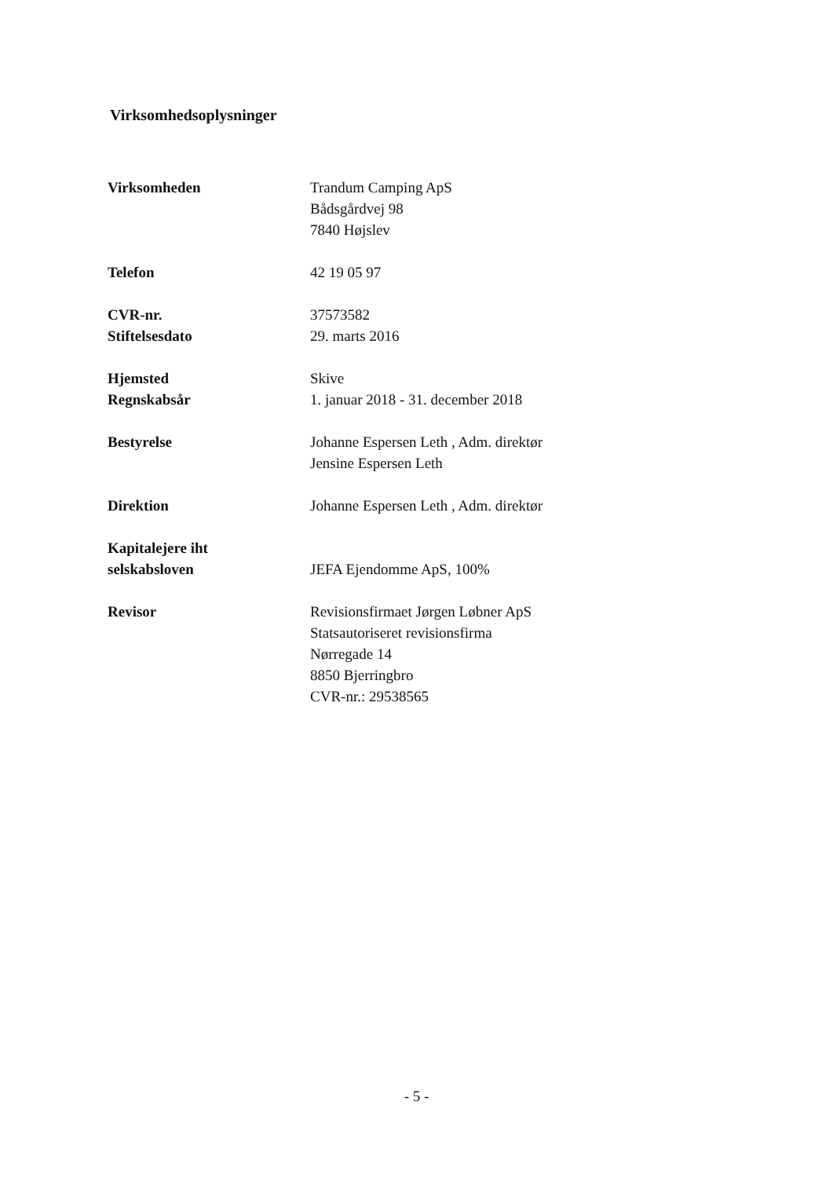Virksomhedsoplysninger
Virksomheden Trandum Camping ApS
Bådsgårdvej 98
7840 Højslev
Telefon 42 19 05 97
CVR-nr.
Stiftelsesdato
37573582
29. marts 2016
Hjemsted
Regnskabsår
Skive
1. januar 2018 - 31. december 2018
Bestyrelse Johanne Espersen Leth , Adm. direktør
Jensine Espersen Leth
Direktion Johanne Espersen Leth , Adm. direktør
Kapitalejere iht
selskabsloven
JEFA Ejendomme ApS, 100%
Revisor Revisionsfirmaet Jørgen Løbner ApS
Statsautoriseret revisionsfirma
Nørregade 14
8850 Bjerringbro
CVR-nr.: 29538565
- 5 -